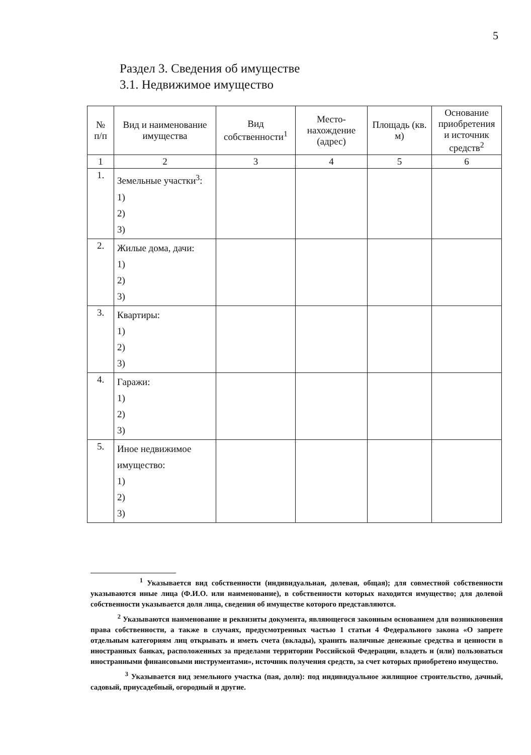5
Раздел 3. Сведения об имуществе
3.1. Недвижимое имущество
| № п/п | Вид и наименование имущества | Вид собственности<sup>1</sup> | Место-нахождение (адрес) | Площадь (кв. м) | Основание приобретения и источник средств<sup>2</sup> |
| --- | --- | --- | --- | --- | --- |
| 1 | 2 | 3 | 4 | 5 | 6 |
| 1. | Земельные участки<sup>3</sup>: 1) 2) 3) | | | | |
| 2. | Жилые дома, дачи: 1) 2) 3) | | | | |
| 3. | Квартиры: 1) 2) 3) | | | | |
| 4. | Гаражи: 1) 2) 3) | | | | |
| 5. | Иное недвижимое имущество: 1) 2) 3) | | | | |
<sup>1</sup> Указывается вид собственности (индивидуальная, долевая, общая); для совместной собственности указываются иные лица (Ф.И.О. или наименование), в собственности которых находится имущество; для долевой собственности указывается доля лица, сведения об имуществе которого представляются.
<sup>2</sup> Указываются наименование и реквизиты документа, являющегося законным основанием для возникновения права собственности, а также в случаях, предусмотренных частью 1 статьи 4 Федерального закона «О запрете отдельным категориям лиц открывать и иметь счета (вклады), хранить наличные денежные средства и ценности в иностранных банках, расположенных за пределами территории Российской Федерации, владеть и (или) пользоваться иностранными финансовыми инструментами», источник получения средств, за счет которых приобретено имущество.
<sup>3</sup> Указывается вид земельного участка (пая, доли): под индивидуальное жилищное строительство, дачный, садовый, приусадебный, огородный и другие.